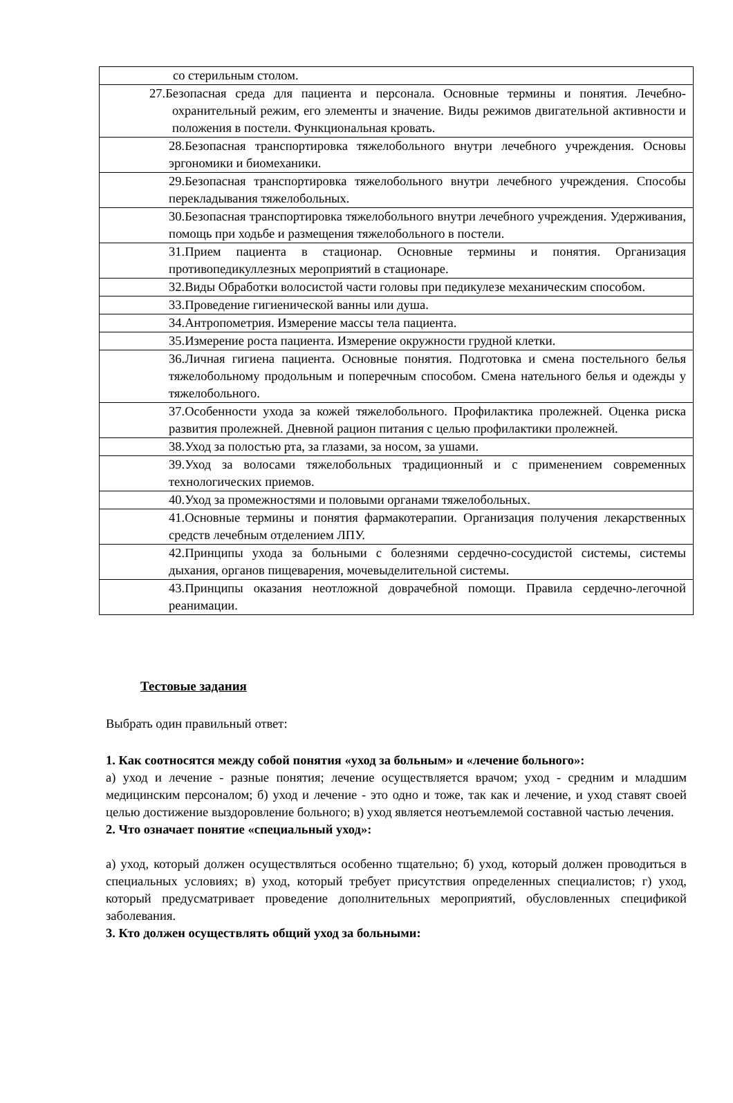| со стерильным столом. |
| 27.Безопасная среда для пациента и персонала. Основные термины и понятия. Лечебно-охранительный режим, его элементы и значение. Виды режимов двигательной активности и положения в постели. Функциональная кровать. |
| 28.Безопасная транспортировка тяжелобольного внутри лечебного учреждения. Основы эргономики и биомеханики. |
| 29.Безопасная транспортировка тяжелобольного внутри лечебного учреждения. Способы перекладывания тяжелобольных. |
| 30.Безопасная транспортировка тяжелобольного внутри лечебного учреждения. Удерживания, помощь при ходьбе и размещения тяжелобольного в постели. |
| 31.Прием пациента в стационар. Основные термины и понятия. Организация противопедикуллезных мероприятий в стационаре. |
| 32.Виды Обработки волосистой части головы при педикулезе механическим способом. |
| 33.Проведение гигиенической ванны или душа. |
| 34.Антропометрия. Измерение массы тела пациента. |
| 35.Измерение роста пациента. Измерение окружности грудной клетки. |
| 36.Личная гигиена пациента. Основные понятия. Подготовка и смена постельного белья тяжелобольному продольным и поперечным способом. Смена нательного белья и одежды у тяжелобольного. |
| 37.Особенности ухода за кожей тяжелобольного. Профилактика пролежней. Оценка риска развития пролежней. Дневной рацион питания с целью профилактики пролежней. |
| 38.Уход за полостью рта, за глазами, за носом, за ушами. |
| 39.Уход за волосами тяжелобольных традиционный и с применением современных технологических приемов. |
| 40.Уход за промежностями и половыми органами тяжелобольных. |
| 41.Основные термины и понятия фармакотерапии. Организация получения лекарственных средств лечебным отделением ЛПУ. |
| 42.Принципы ухода за больными с болезнями сердечно-сосудистой системы, системы дыхания, органов пищеварения, мочевыделительной системы. |
| 43.Принципы оказания неотложной доврачебной помощи. Правила сердечно-легочной реанимации. |
Тестовые задания
Выбрать один правильный ответ:
1. Как соотносятся между собой понятия «уход за больным» и «лечение больного»:
а) уход и лечение - разные понятия; лечение осуществляется врачом; уход - средним и младшим медицинским персоналом; б) уход и лечение - это одно и тоже, так как и лечение, и уход ставят своей целью достижение выздоровление больного; в) уход является неотъемлемой составной частью лечения.
2. Что означает понятие «специальный уход»:
а) уход, который должен осуществляться особенно тщательно; б) уход, который должен проводиться в специальных условиях; в) уход, который требует присутствия определенных специалистов; г) уход, который предусматривает проведение дополнительных мероприятий, обусловленных спецификой заболевания.
3. Кто должен осуществлять общий уход за больными: